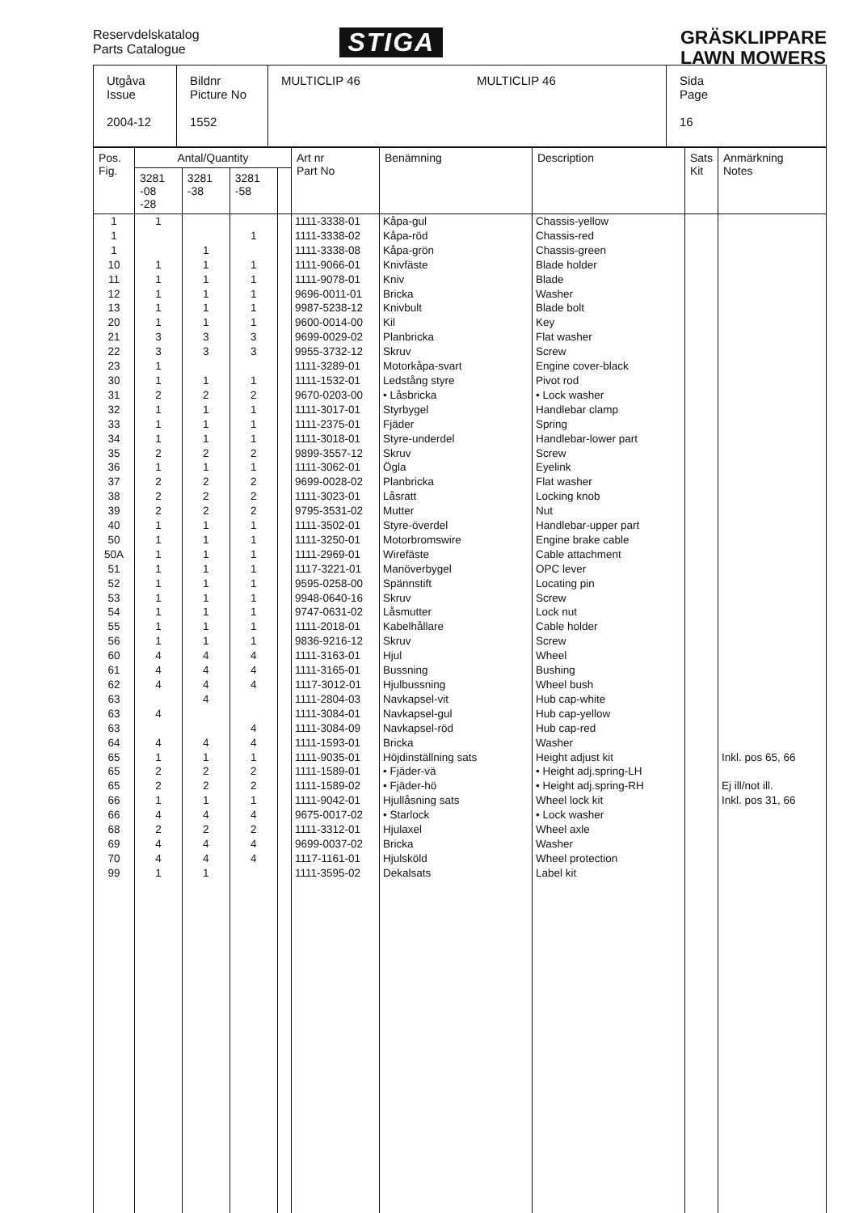Reservdelskatalog
Parts Catalogue
STIGA
GRÄSKLIPPARE
LAWN MOWERS
| Utgåva Issue 2004-12 | Bildnr Picture No 1552 | MULTICLIP 46 MULTICLIP 46 | Sida Page 16 |
| Pos. Fig. | Antal/Quantity | | | | Art nr Part No | Benämning | Description | Sats Kit | Anmärkning Notes |
| --- | --- | --- | --- | --- | --- | --- | --- | --- | --- |
| | 3281 -08 -28 | 3281 -38 | 3281 -58 | | | | | | |
| 1 1 1 10 11 12 13 20 21 22 23 30 31 32 33 34 35 36 37 38 39 40 50 50A 51 52 53 54 55 56 60 61 62 63 63 63 64 65 65 65 66 66 68 69 70 99 | 1 1 1 1 1 1 3 3 1 1 2 1 1 1 2 1 2 2 2 1 1 1 1 1 1 1 1 1 4 4 4 4 4 1 2 2 1 4 2 4 4 1 | 1 1 1 1 1 1 3 3 1 2 1 1 1 2 1 2 2 2 1 1 1 1 1 1 1 1 1 4 4 4 4 4 1 2 2 1 4 2 4 4 1 | 1 1 1 1 1 1 3 3 1 2 1 1 1 2 1 2 2 2 1 1 1 1 1 1 1 1 1 4 4 4 4 4 1 2 2 1 4 2 4 4 | | 1111-3338-01 1111-3338-02 1111-3338-08 1111-9066-01 1111-9078-01 9696-0011-01 9987-5238-12 9600-0014-00 9699-0029-02 9955-3732-12 1111-3289-01 1111-1532-01 9670-0203-00 1111-3017-01 1111-2375-01 1111-3018-01 9899-3557-12 1111-3062-01 9699-0028-02 1111-3023-01 9795-3531-02 1111-3502-01 1111-3250-01 1111-2969-01 1117-3221-01 9595-0258-00 9948-0640-16 9747-0631-02 1111-2018-01 9836-9216-12 1111-3163-01 1111-3165-01 1117-3012-01 1111-2804-03 1111-3084-01 1111-3084-09 1111-1593-01 1111-9035-01 1111-1589-01 1111-1589-02 1111-9042-01 9675-0017-02 1111-3312-01 9699-0037-02 1117-1161-01 1111-3595-02 | Kåpa-gul Kåpa-röd Kåpa-grön Knivfäste Kniv Bricka Knivbult Kil Planbricka Skruv Motorkåpa-svart Ledstång styre • Låsbricka Styrbygel Fjäder Styre-underdel Skruv Ögla Planbricka Låsratt Mutter Styre-överdel Motorbromswire Wirefäste Manöverbygel Spännstift Skruv Låsmutter Kabelhållare Skruv Hjul Bussning Hjulbussning Navkapsel-vit Navkapsel-gul Navkapsel-röd Bricka Höjdinställning sats • Fjäder-vä • Fjäder-hö Hjullåsning sats • Starlock Hjulaxel Bricka Hjulsköld Dekalsats | Chassis-yellow Chassis-red Chassis-green Blade holder Blade Washer Blade bolt Key Flat washer Screw Engine cover-black Pivot rod • Lock washer Handlebar clamp Spring Handlebar-lower part Screw Eyelink Flat washer Locking knob Nut Handlebar-upper part Engine brake cable Cable attachment OPC lever Locating pin Screw Lock nut Cable holder Screw Wheel Bushing Wheel bush Hub cap-white Hub cap-yellow Hub cap-red Washer Height adjust kit • Height adj.spring-LH • Height adj.spring-RH Wheel lock kit • Lock washer Wheel axle Washer Wheel protection Label kit | | Inkl. pos 65, 66 Ej ill/not ill. Inkl. pos 31, 66 |